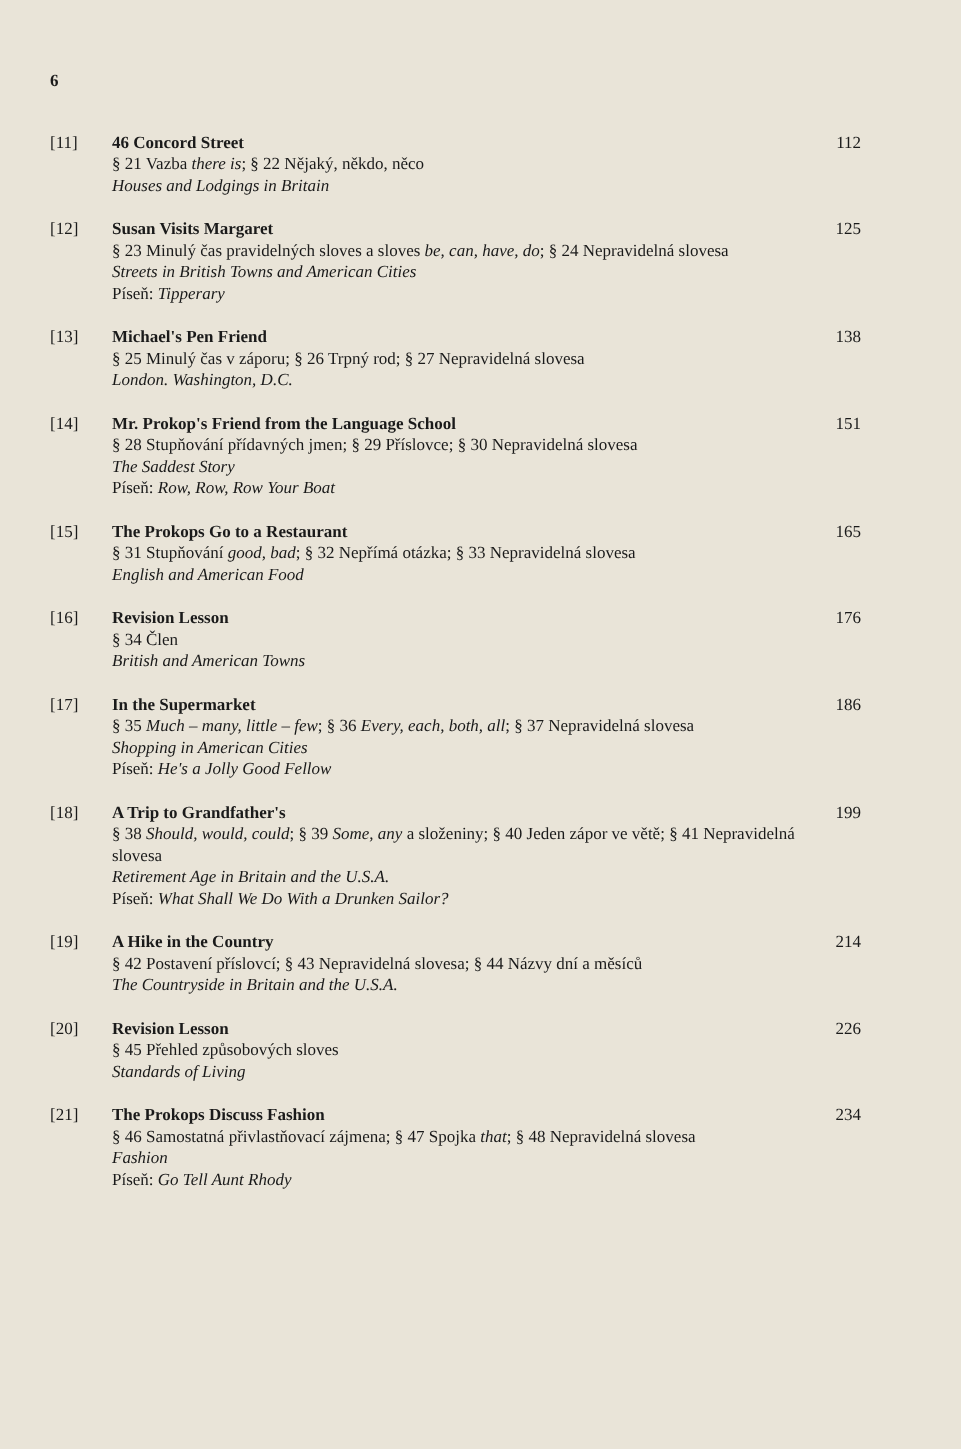6
[11] 46 Concord Street
§ 21 Vazba there is; § 22 Nějaký, někdo, něco
Houses and Lodgings in Britain
112
[12] Susan Visits Margaret
§ 23 Minulý čas pravidelných sloves a sloves be, can, have, do; § 24 Nepravidelná slovesa
Streets in British Towns and American Cities
Píseň: Tipperary
125
[13] Michael's Pen Friend
§ 25 Minulý čas v záporu; § 26 Trpný rod; § 27 Nepravidelná slovesa
London. Washington, D.C.
138
[14] Mr. Prokop's Friend from the Language School
§ 28 Stupňování přídavných jmen; § 29 Příslovce; § 30 Nepravidelná slovesa
The Saddest Story
Píseň: Row, Row, Row Your Boat
151
[15] The Prokops Go to a Restaurant
§ 31 Stupňování good, bad; § 32 Nepřímá otázka; § 33 Nepravidelná slovesa
English and American Food
165
[16] Revision Lesson
§ 34 Člen
British and American Towns
176
[17] In the Supermarket
§ 35 Much – many, little – few; § 36 Every, each, both, all; § 37 Nepravidelná slovesa
Shopping in American Cities
Píseň: He's a Jolly Good Fellow
186
[18] A Trip to Grandfather's
§ 38 Should, would, could; § 39 Some, any a složeniny; § 40 Jeden zápor ve větě; § 41 Nepravidelná slovesa
Retirement Age in Britain and the U.S.A.
Píseň: What Shall We Do With a Drunken Sailor?
199
[19] A Hike in the Country
§ 42 Postavení příslovcí; § 43 Nepravidelná slovesa; § 44 Názvy dní a měsíců
The Countryside in Britain and the U.S.A.
214
[20] Revision Lesson
§ 45 Přehled způsobových sloves
Standards of Living
226
[21] The Prokops Discuss Fashion
§ 46 Samostatná přivlastňovací zájmena; § 47 Spojka that; § 48 Nepravidelná slovesa
Fashion
Píseň: Go Tell Aunt Rhody
234